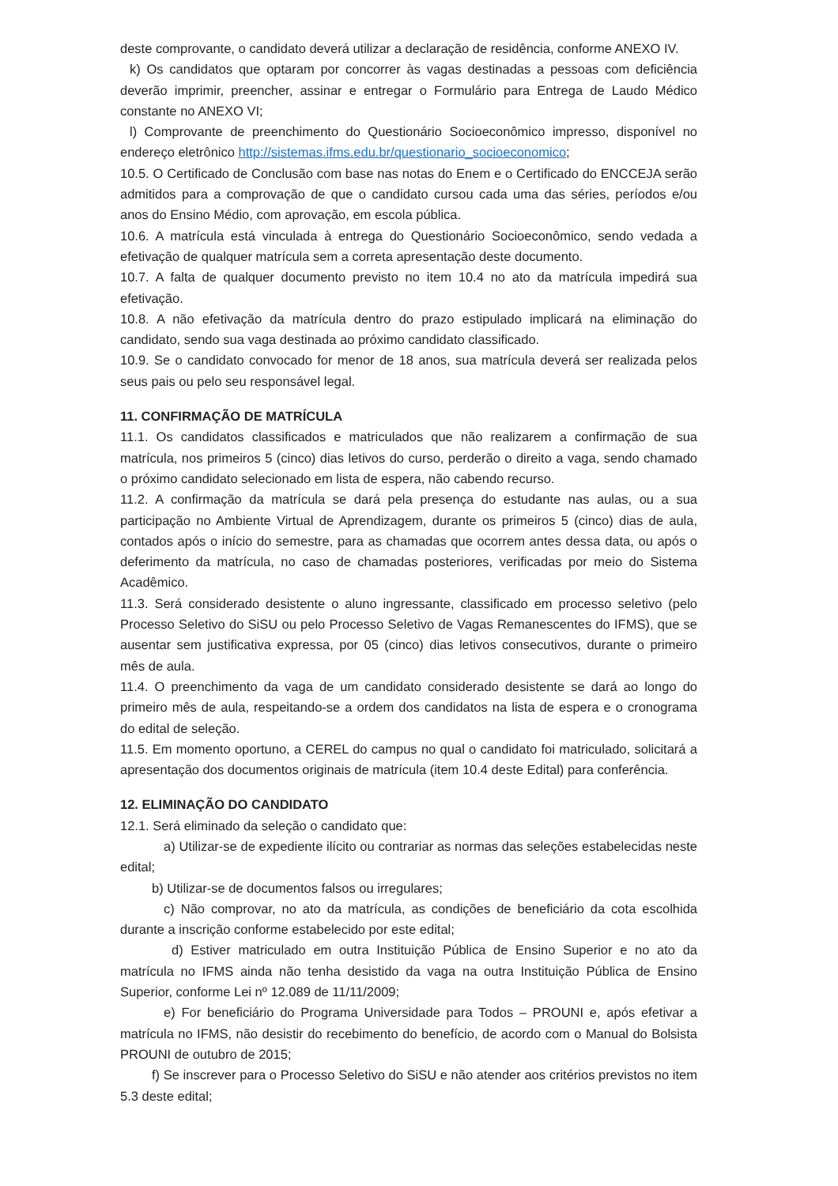deste comprovante, o candidato deverá utilizar a declaração de residência, conforme ANEXO IV.
k) Os candidatos que optaram por concorrer às vagas destinadas a pessoas com deficiência deverão imprimir, preencher, assinar e entregar o Formulário para Entrega de Laudo Médico constante no ANEXO VI;
l) Comprovante de preenchimento do Questionário Socioeconômico impresso, disponível no endereço eletrônico http://sistemas.ifms.edu.br/questionario_socioeconomico;
10.5. O Certificado de Conclusão com base nas notas do Enem e o Certificado do ENCCEJA serão admitidos para a comprovação de que o candidato cursou cada uma das séries, períodos e/ou anos do Ensino Médio, com aprovação, em escola pública.
10.6. A matrícula está vinculada à entrega do Questionário Socioeconômico, sendo vedada a efetivação de qualquer matrícula sem a correta apresentação deste documento.
10.7. A falta de qualquer documento previsto no item 10.4 no ato da matrícula impedirá sua efetivação.
10.8. A não efetivação da matrícula dentro do prazo estipulado implicará na eliminação do candidato, sendo sua vaga destinada ao próximo candidato classificado.
10.9. Se o candidato convocado for menor de 18 anos, sua matrícula deverá ser realizada pelos seus pais ou pelo seu responsável legal.
11. CONFIRMAÇÃO DE MATRÍCULA
11.1. Os candidatos classificados e matriculados que não realizarem a confirmação de sua matrícula, nos primeiros 5 (cinco) dias letivos do curso, perderão o direito a vaga, sendo chamado o próximo candidato selecionado em lista de espera, não cabendo recurso.
11.2. A confirmação da matrícula se dará pela presença do estudante nas aulas, ou a sua participação no Ambiente Virtual de Aprendizagem, durante os primeiros 5 (cinco) dias de aula, contados após o início do semestre, para as chamadas que ocorrem antes dessa data, ou após o deferimento da matrícula, no caso de chamadas posteriores, verificadas por meio do Sistema Acadêmico.
11.3. Será considerado desistente o aluno ingressante, classificado em processo seletivo (pelo Processo Seletivo do SiSU ou pelo Processo Seletivo de Vagas Remanescentes do IFMS), que se ausentar sem justificativa expressa, por 05 (cinco) dias letivos consecutivos, durante o primeiro mês de aula.
11.4. O preenchimento da vaga de um candidato considerado desistente se dará ao longo do primeiro mês de aula, respeitando-se a ordem dos candidatos na lista de espera e o cronograma do edital de seleção.
11.5. Em momento oportuno, a CEREL do campus no qual o candidato foi matriculado, solicitará a apresentação dos documentos originais de matrícula (item 10.4 deste Edital) para conferência.
12. ELIMINAÇÃO DO CANDIDATO
12.1. Será eliminado da seleção o candidato que:
a) Utilizar-se de expediente ilícito ou contrariar as normas das seleções estabelecidas neste edital;
b) Utilizar-se de documentos falsos ou irregulares;
c) Não comprovar, no ato da matrícula, as condições de beneficiário da cota escolhida durante a inscrição conforme estabelecido por este edital;
d) Estiver matriculado em outra Instituição Pública de Ensino Superior e no ato da matrícula no IFMS ainda não tenha desistido da vaga na outra Instituição Pública de Ensino Superior, conforme Lei nº 12.089 de 11/11/2009;
e) For beneficiário do Programa Universidade para Todos – PROUNI e, após efetivar a matrícula no IFMS, não desistir do recebimento do benefício, de acordo com o Manual do Bolsista PROUNI de outubro de 2015;
f) Se inscrever para o Processo Seletivo do SiSU e não atender aos critérios previstos no item 5.3 deste edital;